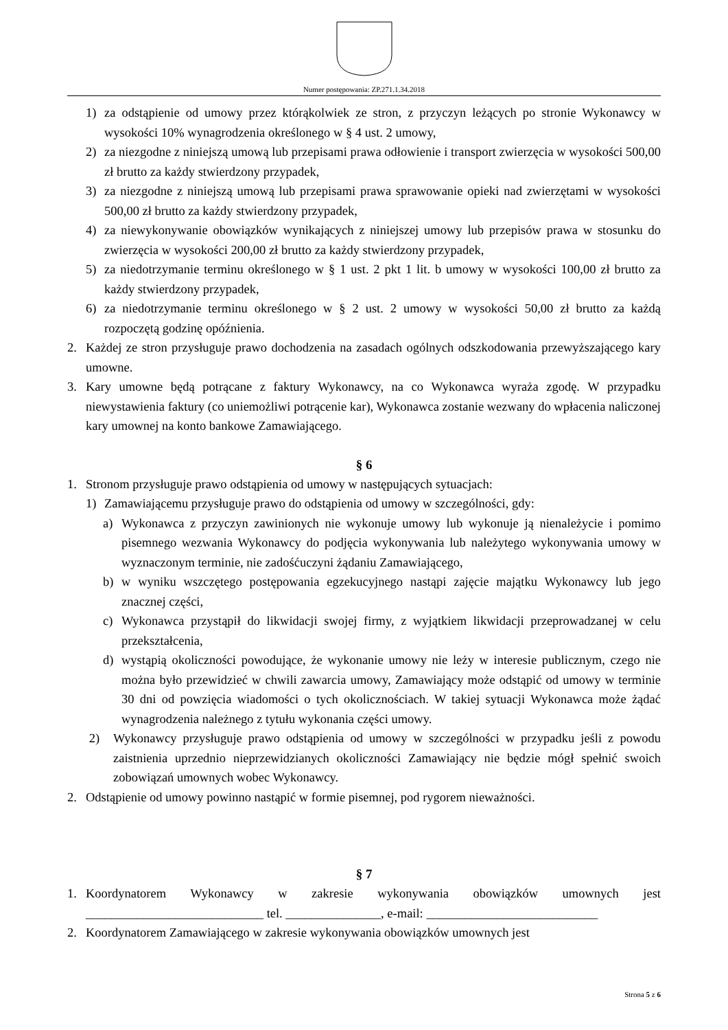Numer postępowania: ZP.271.1.34.2018
1) za odstąpienie od umowy przez którąkolwiek ze stron, z przyczyn leżących po stronie Wykonawcy w wysokości 10% wynagrodzenia określonego w § 4 ust. 2 umowy,
2) za niezgodne z niniejszą umową lub przepisami prawa odłowienie i transport zwierzęcia w wysokości 500,00 zł brutto za każdy stwierdzony przypadek,
3) za niezgodne z niniejszą umową lub przepisami prawa sprawowanie opieki nad zwierzętami w wysokości 500,00 zł brutto za każdy stwierdzony przypadek,
4) za niewykonywanie obowiązków wynikających z niniejszej umowy lub przepisów prawa w stosunku do zwierzęcia w wysokości 200,00 zł brutto za każdy stwierdzony przypadek,
5) za niedotrzymanie terminu określonego w § 1 ust. 2 pkt 1 lit. b umowy w wysokości 100,00 zł brutto za każdy stwierdzony przypadek,
6) za niedotrzymanie terminu określonego w § 2 ust. 2 umowy w wysokości 50,00 zł brutto za każdą rozpoczętą godzinę opóźnienia.
2. Każdej ze stron przysługuje prawo dochodzenia na zasadach ogólnych odszkodowania przewyższającego kary umowne.
3. Kary umowne będą potrącane z faktury Wykonawcy, na co Wykonawca wyraża zgodę. W przypadku niewystawienia faktury (co uniemożliwi potrącenie kar), Wykonawca zostanie wezwany do wpłacenia naliczonej kary umownej na konto bankowe Zamawiającego.
§ 6
1. Stronom przysługuje prawo odstąpienia od umowy w następujących sytuacjach:
1) Zamawiającemu przysługuje prawo do odstąpienia od umowy w szczególności, gdy:
a) Wykonawca z przyczyn zawinionych nie wykonuje umowy lub wykonuje ją nienależycie i pomimo pisemnego wezwania Wykonawcy do podjęcia wykonywania lub należytego wykonywania umowy w wyznaczonym terminie, nie zadośćuczyni żądaniu Zamawiającego,
b) w wyniku wszczętego postępowania egzekucyjnego nastąpi zajęcie majątku Wykonawcy lub jego znacznej części,
c) Wykonawca przystąpił do likwidacji swojej firmy, z wyjątkiem likwidacji przeprowadzanej w celu przekształcenia,
d) wystąpią okoliczności powodujące, że wykonanie umowy nie leży w interesie publicznym, czego nie można było przewidzieć w chwili zawarcia umowy, Zamawiający może odstąpić od umowy w terminie 30 dni od powzięcia wiadomości o tych okolicznościach. W takiej sytuacji Wykonawca może żądać wynagrodzenia należnego z tytułu wykonania części umowy.
2) Wykonawcy przysługuje prawo odstąpienia od umowy w szczególności w przypadku jeśli z powodu zaistnienia uprzednio nieprzewidzianych okoliczności Zamawiający nie będzie mógł spełnić swoich zobowiązań umownych wobec Wykonawcy.
2. Odstąpienie od umowy powinno nastąpić w formie pisemnej, pod rygorem nieważności.
§ 7
1. Koordynatorem Wykonawcy w zakresie wykonywania obowiązków umownych jest ____________________________ tel. _______________, e-mail: ___________________________
2. Koordynatorem Zamawiającego w zakresie wykonywania obowiązków umownych jest
Strona 5 z 6